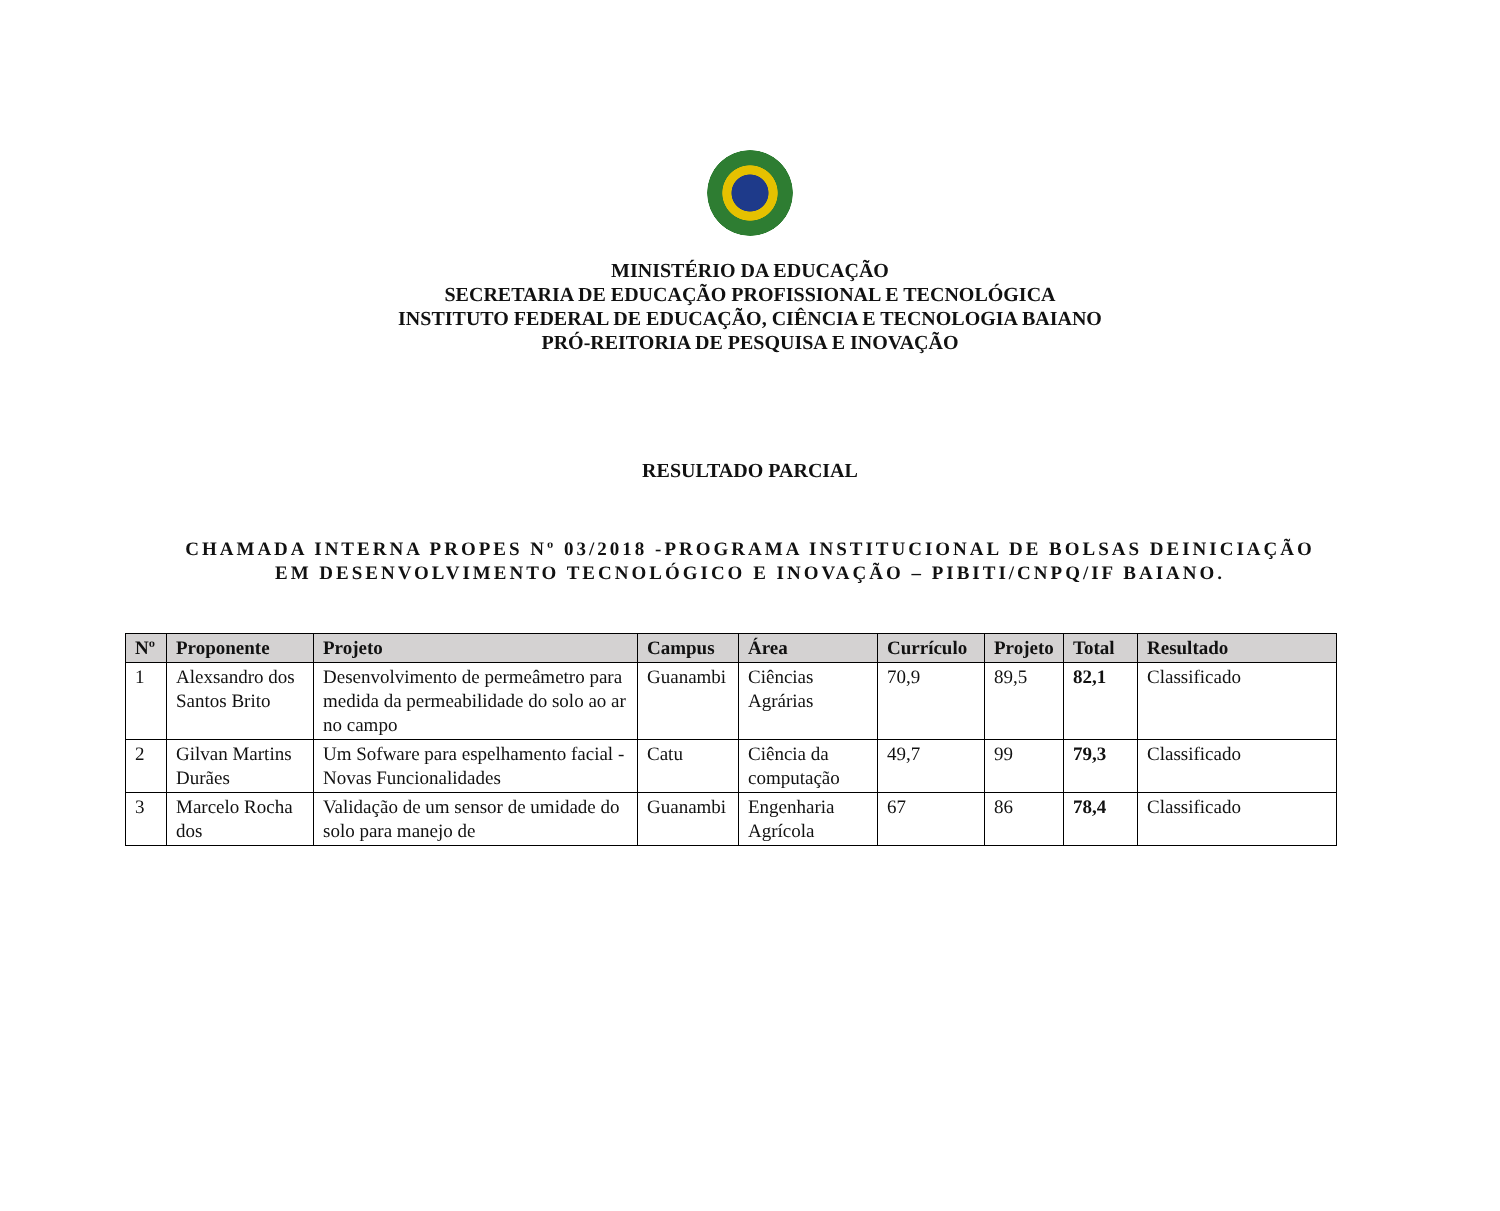MINISTÉRIO DA EDUCAÇÃO
SECRETARIA DE EDUCAÇÃO PROFISSIONAL E TECNOLÓGICA
INSTITUTO FEDERAL DE EDUCAÇÃO, CIÊNCIA E TECNOLOGIA BAIANO
PRÓ-REITORIA DE PESQUISA E INOVAÇÃO
RESULTADO PARCIAL
CHAMADA INTERNA PROPES Nº 03/2018 -PROGRAMA INSTITUCIONAL DE BOLSAS DEINICIAÇÃO
EM DESENVOLVIMENTO TECNOLÓGICO E INOVAÇÃO – PIBITI/CNPQ/IF BAIANO.
| Nº | Proponente | Projeto | Campus | Área | Currículo | Projeto | Total | Resultado |
| --- | --- | --- | --- | --- | --- | --- | --- | --- |
| 1 | Alexsandro dos Santos Brito | Desenvolvimento de permeâmetro para medida da permeabilidade do solo ao ar no campo | Guanambi | Ciências Agrárias | 70,9 | 89,5 | 82,1 | Classificado |
| 2 | Gilvan Martins Durães | Um Sofware para espelhamento facial - Novas Funcionalidades | Catu | Ciência da computação | 49,7 | 99 | 79,3 | Classificado |
| 3 | Marcelo Rocha dos | Validação de um sensor de umidade do solo para manejo de | Guanambi | Engenharia Agrícola | 67 | 86 | 78,4 | Classificado |